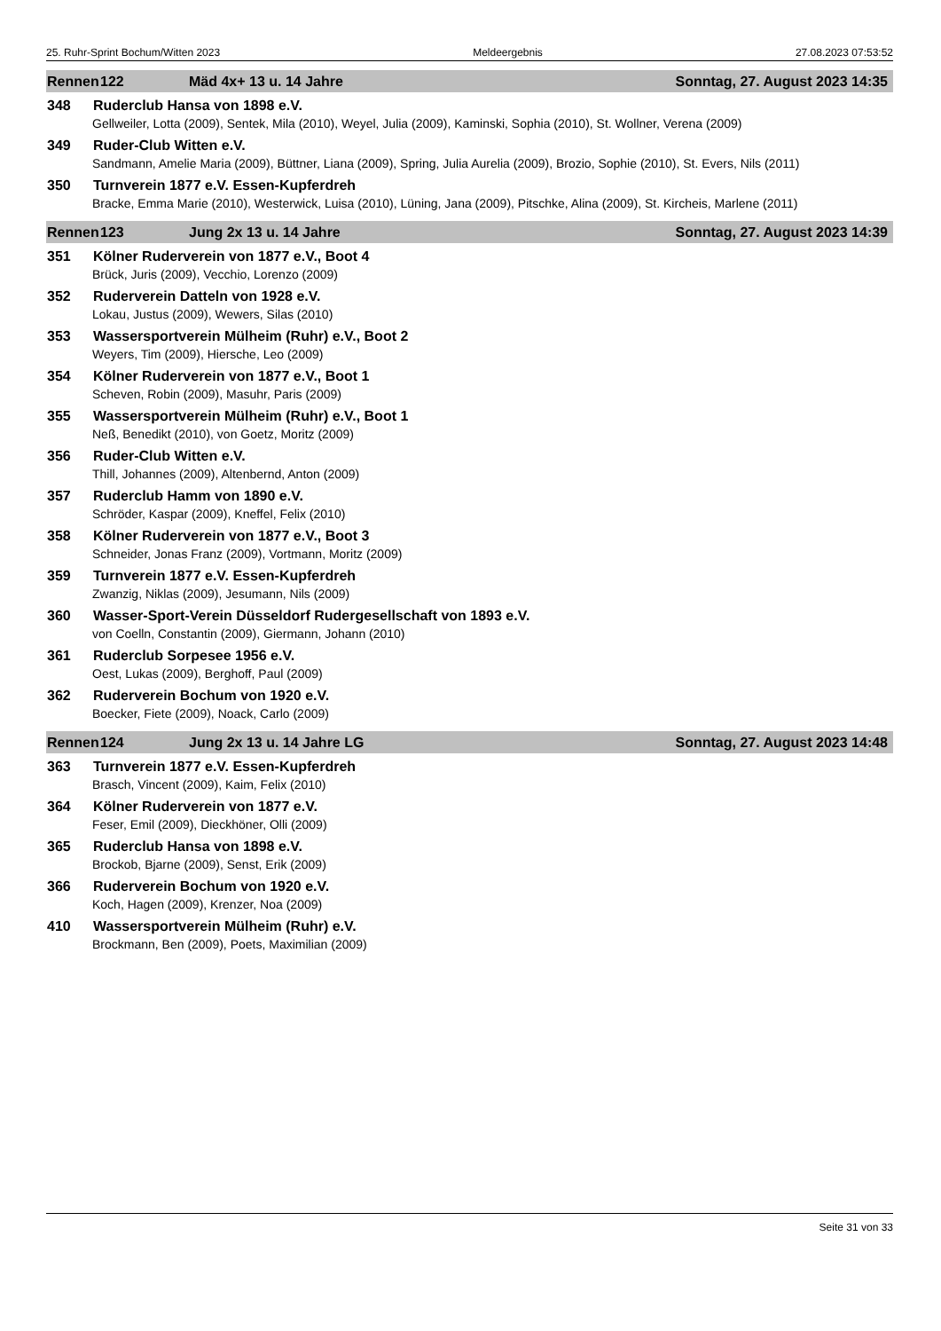25. Ruhr-Sprint Bochum/Witten 2023 Meldeergebnis 27.08.2023 07:53:52
Rennen 122 Mäd 4x+ 13 u. 14 Jahre Sonntag, 27. August 2023 14:35
348 Ruderclub Hansa von 1898 e.V.
Gellweiler, Lotta (2009), Sentek, Mila (2010), Weyel, Julia (2009), Kaminski, Sophia (2010), St. Wollner, Verena (2009)
349 Ruder-Club Witten e.V.
Sandmann, Amelie Maria (2009), Büttner, Liana (2009), Spring, Julia Aurelia (2009), Brozio, Sophie (2010), St. Evers, Nils (2011)
350 Turnverein 1877 e.V. Essen-Kupferdreh
Bracke, Emma Marie (2010), Westerwick, Luisa (2010), Lüning, Jana (2009), Pitschke, Alina (2009), St. Kircheis, Marlene (2011)
Rennen 123 Jung 2x 13 u. 14 Jahre Sonntag, 27. August 2023 14:39
351 Kölner Ruderverein von 1877 e.V., Boot 4
Brück, Juris (2009), Vecchio, Lorenzo (2009)
352 Ruderverein Datteln von 1928 e.V.
Lokau, Justus (2009), Wewers, Silas (2010)
353 Wassersportverein Mülheim (Ruhr) e.V., Boot 2
Weyers, Tim (2009), Hiersche, Leo (2009)
354 Kölner Ruderverein von 1877 e.V., Boot 1
Scheven, Robin (2009), Masuhr, Paris (2009)
355 Wassersportverein Mülheim (Ruhr) e.V., Boot 1
Neß, Benedikt (2010), von Goetz, Moritz (2009)
356 Ruder-Club Witten e.V.
Thill, Johannes (2009), Altenbernd, Anton (2009)
357 Ruderclub Hamm von 1890 e.V.
Schröder, Kaspar (2009), Kneffel, Felix (2010)
358 Kölner Ruderverein von 1877 e.V., Boot 3
Schneider, Jonas Franz (2009), Vortmann, Moritz (2009)
359 Turnverein 1877 e.V. Essen-Kupferdreh
Zwanzig, Niklas (2009), Jesumann, Nils (2009)
360 Wasser-Sport-Verein Düsseldorf Rudergesellschaft von 1893 e.V.
von Coelln, Constantin (2009), Giermann, Johann (2010)
361 Ruderclub Sorpesee 1956 e.V.
Oest, Lukas (2009), Berghoff, Paul (2009)
362 Ruderverein Bochum von 1920 e.V.
Boecker, Fiete (2009), Noack, Carlo (2009)
Rennen 124 Jung 2x 13 u. 14 Jahre LG Sonntag, 27. August 2023 14:48
363 Turnverein 1877 e.V. Essen-Kupferdreh
Brasch, Vincent (2009), Kaim, Felix (2010)
364 Kölner Ruderverein von 1877 e.V.
Feser, Emil (2009), Dieckhöner, Olli (2009)
365 Ruderclub Hansa von 1898 e.V.
Brockob, Bjarne (2009), Senst, Erik (2009)
366 Ruderverein Bochum von 1920 e.V.
Koch, Hagen (2009), Krenzer, Noa (2009)
410 Wassersportverein Mülheim (Ruhr) e.V.
Brockmann, Ben (2009), Poets, Maximilian (2009)
Seite 31 von 33